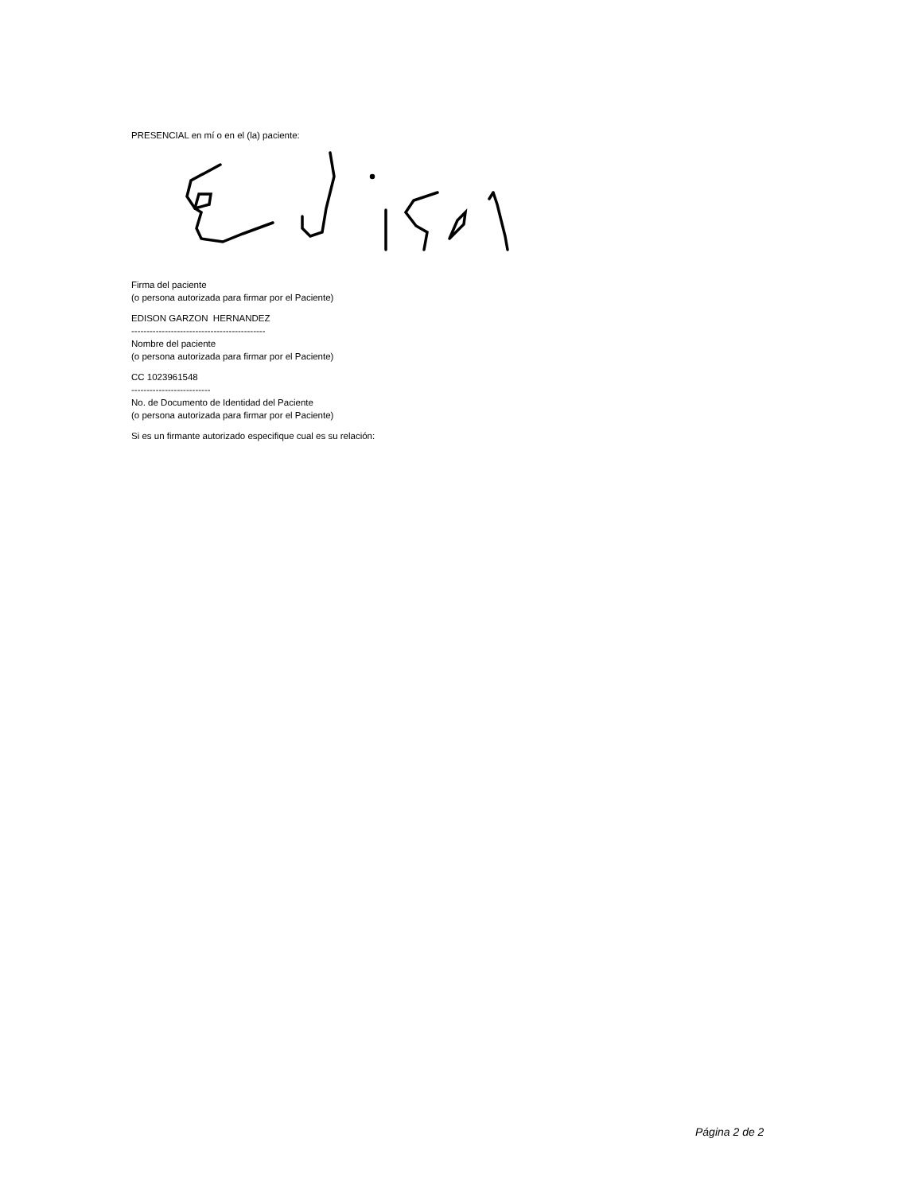PRESENCIAL en mí o en el (la) paciente:
Firma del paciente
(o persona autorizada para firmar por el Paciente)
EDISON GARZON HERNANDEZ
--------------------------------------------
Nombre del paciente
(o persona autorizada para firmar por el Paciente)
CC 1023961548
--------------------------
No. de Documento de Identidad del Paciente
(o persona autorizada para firmar por el Paciente)
Si es un firmante autorizado especifique cual es su relación:
Página 2 de 2